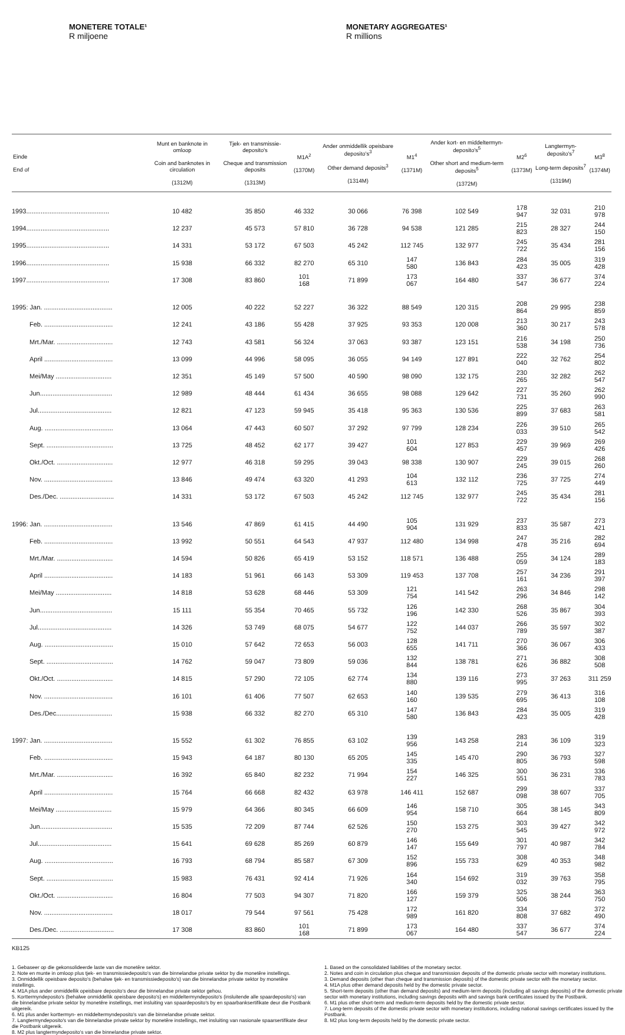MONETERE TOTALE¹
R miljoene
MONETARY AGGREGATES¹
R millions
| Einde End of | Munt en banknote in omloop Coin and banknotes in circulation (1312M) | Tjek- en transmissie-deposito's Cheque and transmission deposits (1313M) | M1A<sup>2</sup> (1370M) | Ander onmiddellik opeisbare deposito's<sup>3</sup> Other demand deposits<sup>3</sup> (1314M) | M1<sup>4</sup> (1371M) | Ander kort- en middeltermyn-deposito's<sup>5</sup> Other short and medium-term deposits<sup>5</sup> (1372M) | M2<sup>6</sup> (1373M) | Langtermyn-deposito's<sup>7</sup> Long-term deposits<sup>7</sup> (1319M) | M3<sup>8</sup> (1374M) |
| --- | --- | --- | --- | --- | --- | --- | --- | --- | --- |
| 1993.............................................. | 10 482 | 35 850 | 46 332 | 30 066 | 76 398 | 102 549 | 178 947 | 32 031 | 210 978 |
| 1994.............................................. | 12 237 | 45 573 | 57 810 | 36 728 | 94 538 | 121 285 | 215 823 | 28 327 | 244 150 |
| 1995.............................................. | 14 331 | 53 172 | 67 503 | 45 242 | 112 745 | 132 977 | 245 722 | 35 434 | 281 156 |
| 1996.............................................. | 15 938 | 66 332 | 82 270 | 65 310 | 147 580 | 136 843 | 284 423 | 35 005 | 319 428 |
| 1997.............................................. | 17 308 | 83 860 | 101 168 | 71 899 | 173 067 | 164 480 | 337 547 | 36 677 | 374 224 |
| 1995: Jan. ...................................... | 12 005 | 40 222 | 52 227 | 36 322 | 88 549 | 120 315 | 208 864 | 29 995 | 238 859 |
| Feb. ...................................... | 12 241 | 43 186 | 55 428 | 37 925 | 93 353 | 120 008 | 213 360 | 30 217 | 243 578 |
| Mrt./Mar. ............................... | 12 743 | 43 581 | 56 324 | 37 063 | 93 387 | 123 151 | 216 538 | 34 198 | 250 736 |
| April ...................................... | 13 099 | 44 996 | 58 095 | 36 055 | 94 149 | 127 891 | 222 040 | 32 762 | 254 802 |
| Mei/May ............................... | 12 351 | 45 149 | 57 500 | 40 590 | 98 090 | 132 175 | 230 265 | 32 282 | 262 547 |
| Jun........................................ | 12 989 | 48 444 | 61 434 | 36 655 | 98 088 | 129 642 | 227 731 | 35 260 | 262 990 |
| Jul......................................... | 12 821 | 47 123 | 59 945 | 35 418 | 95 363 | 130 536 | 225 899 | 37 683 | 263 581 |
| Aug. ...................................... | 13 064 | 47 443 | 60 507 | 37 292 | 97 799 | 128 234 | 226 033 | 39 510 | 265 542 |
| Sept. ..................................... | 13 725 | 48 452 | 62 177 | 39 427 | 101 604 | 127 853 | 229 457 | 39 969 | 269 426 |
| Okt./Oct. ............................... | 12 977 | 46 318 | 59 295 | 39 043 | 98 338 | 130 907 | 229 245 | 39 015 | 268 260 |
| Nov. ...................................... | 13 846 | 49 474 | 63 320 | 41 293 | 104 613 | 132 112 | 236 725 | 37 725 | 274 449 |
| Des./Dec. .............................. | 14 331 | 53 172 | 67 503 | 45 242 | 112 745 | 132 977 | 245 722 | 35 434 | 281 156 |
| 1996: Jan. ...................................... | 13 546 | 47 869 | 61 415 | 44 490 | 105 904 | 131 929 | 237 833 | 35 587 | 273 421 |
| Feb. ...................................... | 13 992 | 50 551 | 64 543 | 47 937 | 112 480 | 134 998 | 247 478 | 35 216 | 282 694 |
| Mrt./Mar. ............................... | 14 594 | 50 826 | 65 419 | 53 152 | 118 571 | 136 488 | 255 059 | 34 124 | 289 183 |
| April ...................................... | 14 183 | 51 961 | 66 143 | 53 309 | 119 453 | 137 708 | 257 161 | 34 236 | 291 397 |
| Mei/May ............................... | 14 818 | 53 628 | 68 446 | 53 309 | 121 754 | 141 542 | 263 296 | 34 846 | 298 142 |
| Jun........................................ | 15 111 | 55 354 | 70 465 | 55 732 | 126 196 | 142 330 | 268 526 | 35 867 | 304 393 |
| Jul......................................... | 14 326 | 53 749 | 68 075 | 54 677 | 122 752 | 144 037 | 266 789 | 35 597 | 302 387 |
| Aug. ...................................... | 15 010 | 57 642 | 72 653 | 56 003 | 128 655 | 141 711 | 270 366 | 36 067 | 306 433 |
| Sept. ..................................... | 14 762 | 59 047 | 73 809 | 59 036 | 132 844 | 138 781 | 271 626 | 36 882 | 308 508 |
| Okt./Oct. ............................... | 14 815 | 57 290 | 72 105 | 62 774 | 134 880 | 139 116 | 273 995 | 37 263 | 311 259 |
| Nov. ...................................... | 16 101 | 61 406 | 77 507 | 62 653 | 140 160 | 139 535 | 279 695 | 36 413 | 316 108 |
| Des./Dec............................... | 15 938 | 66 332 | 82 270 | 65 310 | 147 580 | 136 843 | 284 423 | 35 005 | 319 428 |
| 1997: Jan. ...................................... | 15 552 | 61 302 | 76 855 | 63 102 | 139 956 | 143 258 | 283 214 | 36 109 | 319 323 |
| Feb. ...................................... | 15 943 | 64 187 | 80 130 | 65 205 | 145 335 | 145 470 | 290 805 | 36 793 | 327 598 |
| Mrt./Mar. ............................... | 16 392 | 65 840 | 82 232 | 71 994 | 154 227 | 146 325 | 300 551 | 36 231 | 336 783 |
| April ...................................... | 15 764 | 66 668 | 82 432 | 63 978 | 146 411 | 152 687 | 299 098 | 38 607 | 337 705 |
| Mei/May ............................... | 15 979 | 64 366 | 80 345 | 66 609 | 146 954 | 158 710 | 305 664 | 38 145 | 343 809 |
| Jun........................................ | 15 535 | 72 209 | 87 744 | 62 526 | 150 270 | 153 275 | 303 545 | 39 427 | 342 972 |
| Jul......................................... | 15 641 | 69 628 | 85 269 | 60 879 | 146 147 | 155 649 | 301 797 | 40 987 | 342 784 |
| Aug. ...................................... | 16 793 | 68 794 | 85 587 | 67 309 | 152 896 | 155 733 | 308 629 | 40 353 | 348 982 |
| Sept. ..................................... | 15 983 | 76 431 | 92 414 | 71 926 | 164 340 | 154 692 | 319 032 | 39 763 | 358 795 |
| Okt./Oct. ............................... | 16 804 | 77 503 | 94 307 | 71 820 | 166 127 | 159 379 | 325 506 | 38 244 | 363 750 |
| Nov. ...................................... | 18 017 | 79 544 | 97 561 | 75 428 | 172 989 | 161 820 | 334 808 | 37 682 | 372 490 |
| Des./Dec. .............................. | 17 308 | 83 860 | 101 168 | 71 899 | 173 067 | 164 480 | 337 547 | 36 677 | 374 224 |
KB125
1. Gebaseer op die gekonsolideerde laste van die monetêre sektor.
2. Note en munte in omloop plus tjek- en transmissiedeposito's van die binnelandse private sektor by die monetêre instellings.
3. Onmiddellik opeisbare deposito's (behalwe tjek- en transmissiedeposito's) van die binnelandse private sektor by monetêre instellings.
4. M1A plus ander onmiddellik opeisbare deposito's deur die binnelandse private sektor gehou.
5. Korttermyndeposito's (behalwe onmiddellik opeisbare deposito's) en middeltermyndeposito's (insluitende alle spaardeposito's) van die binnelandse private sektor by monetêre instellings, met insluiting van spaardeposito's by en spaarbanksertifikate deur die Postbank uitgereik.
6. M1 plus ander korttermyn- en middeltermyndeposito's van die binnelandse private sektor.
7. Langtermyndeposito's van die binnelandse private sektor by monetêre instellings, met insluiting van nasionale spaarsertifikate deur die Postbank uitgereik.
8. M2 plus langtermyndeposito's van die binnelandse private sektor.
1. Based on the consolidated liabilities of the monetary sector.
2. Notes and coin in circulation plus cheque and transmission deposits of the domestic private sector with monetary institutions.
3. Demand deposits (other than cheque and transmission deposits) of the domestic private sector with the monetary sector.
4. M1A plus other demand deposits held by the domestic private sector.
5. Short-term deposits (other than demand deposits) and medium-term deposits (including all savings deposits) of the domestic private sector with monetary institutions, including savings deposits with and savings bank certificates issued by the Postbank.
6. M1 plus other short-term and medium-term deposits held by the domestic private sector.
7. Long-term deposits of the domestic private sector with monetary institutions, including national savings certificates issued by the Postbank.
8. M2 plus long-term deposits held by the domestic private sector.